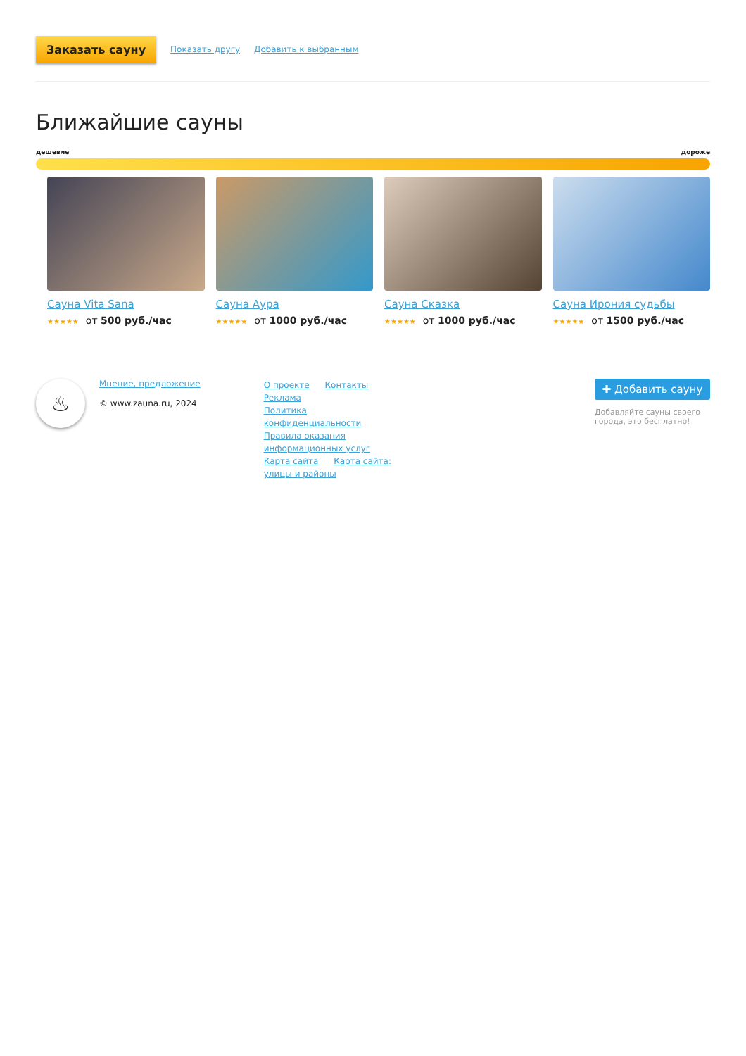Заказать сауну Показать другу Добавить к выбранным
Ближайшие сауны
дешевле дороже
Сауна Vita Sana
★★★★★ от 500 руб./час
Сауна Аура
★★★★★ от 1000 руб./час
Сауна Сказка
★★★★★ от 1000 руб./час
Сауна Ирония судьбы
★★★★★ от 1500 руб./час
♨
Мнение, предложение
© www.zauna.ru, 2024
О проекте Контакты Реклама
Политика конфиденциальности
Правила оказания информационных услуг
Карта сайта Карта сайта: улицы и районы
✚ Добавить сауну
Добавляйте сауны своего города, это бесплатно!